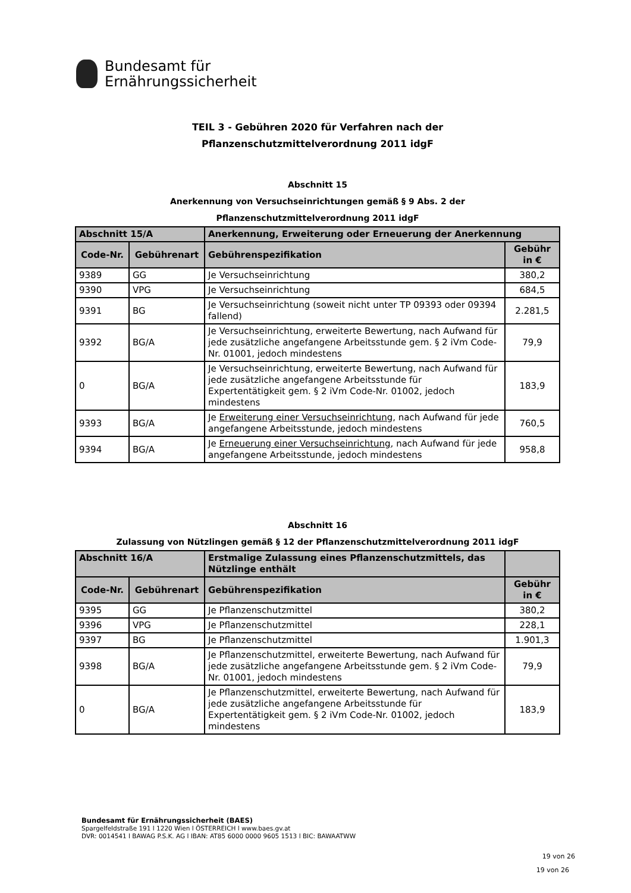Bundesamt für
Ernährungssicherheit
TEIL 3 - Gebühren 2020 für Verfahren nach der
Pflanzenschutzmittelverordnung 2011 idgF
Abschnitt 15
Anerkennung von Versuchseinrichtungen gemäß § 9 Abs. 2 der
Pflanzenschutzmittelverordnung 2011 idgF
| Abschnitt 15/A | | Anerkennung, Erweiterung oder Erneuerung der Anerkennung | |
| --- | --- | --- | --- |
| Code-Nr. | Gebührenart | Gebührenspezifikation | Gebühr in € |
| 9389 | GG | Je Versuchseinrichtung | 380,2 |
| 9390 | VPG | Je Versuchseinrichtung | 684,5 |
| 9391 | BG | Je Versuchseinrichtung (soweit nicht unter TP 09393 oder 09394 fallend) | 2.281,5 |
| 9392 | BG/A | Je Versuchseinrichtung, erweiterte Bewertung, nach Aufwand für jede zusätzliche angefangene Arbeitsstunde gem. § 2 iVm Code-Nr. 01001, jedoch mindestens | 79,9 |
| 0 | BG/A | Je Versuchseinrichtung, erweiterte Bewertung, nach Aufwand für jede zusätzliche angefangene Arbeitsstunde für Expertentätigkeit gem. § 2 iVm Code-Nr. 01002, jedoch mindestens | 183,9 |
| 9393 | BG/A | Je Erweiterung einer Versuchseinrichtung , nach Aufwand für jede angefangene Arbeitsstunde, jedoch mindestens | 760,5 |
| 9394 | BG/A | Je Erneuerung einer Versuchseinrichtung , nach Aufwand für jede angefangene Arbeitsstunde, jedoch mindestens | 958,8 |
Abschnitt 16
Zulassung von Nützlingen gemäß § 12 der Pflanzenschutzmittelverordnung 2011 idgF
| Abschnitt 16/A | | Erstmalige Zulassung eines Pflanzenschutzmittels, das Nützlinge enthält | |
| --- | --- | --- | --- |
| Code-Nr. | Gebührenart | Gebührenspezifikation | Gebühr in € |
| 9395 | GG | Je Pflanzenschutzmittel | 380,2 |
| 9396 | VPG | Je Pflanzenschutzmittel | 228,1 |
| 9397 | BG | Je Pflanzenschutzmittel | 1.901,3 |
| 9398 | BG/A | Je Pflanzenschutzmittel, erweiterte Bewertung, nach Aufwand für jede zusätzliche angefangene Arbeitsstunde gem. § 2 iVm Code-Nr. 01001, jedoch mindestens | 79,9 |
| 0 | BG/A | Je Pflanzenschutzmittel, erweiterte Bewertung, nach Aufwand für jede zusätzliche angefangene Arbeitsstunde für Expertentätigkeit gem. § 2 iVm Code-Nr. 01002, jedoch mindestens | 183,9 |
Bundesamt für Ernährungssicherheit (BAES)
Spargelfeldstraße 191 l 1220 Wien l ÖSTERREICH l www.baes.gv.at
DVR: 0014541 l BAWAG P.S.K. AG l IBAN: AT85 6000 0000 9605 1513 l BIC: BAWAATWW
19 von 26
19 von 26